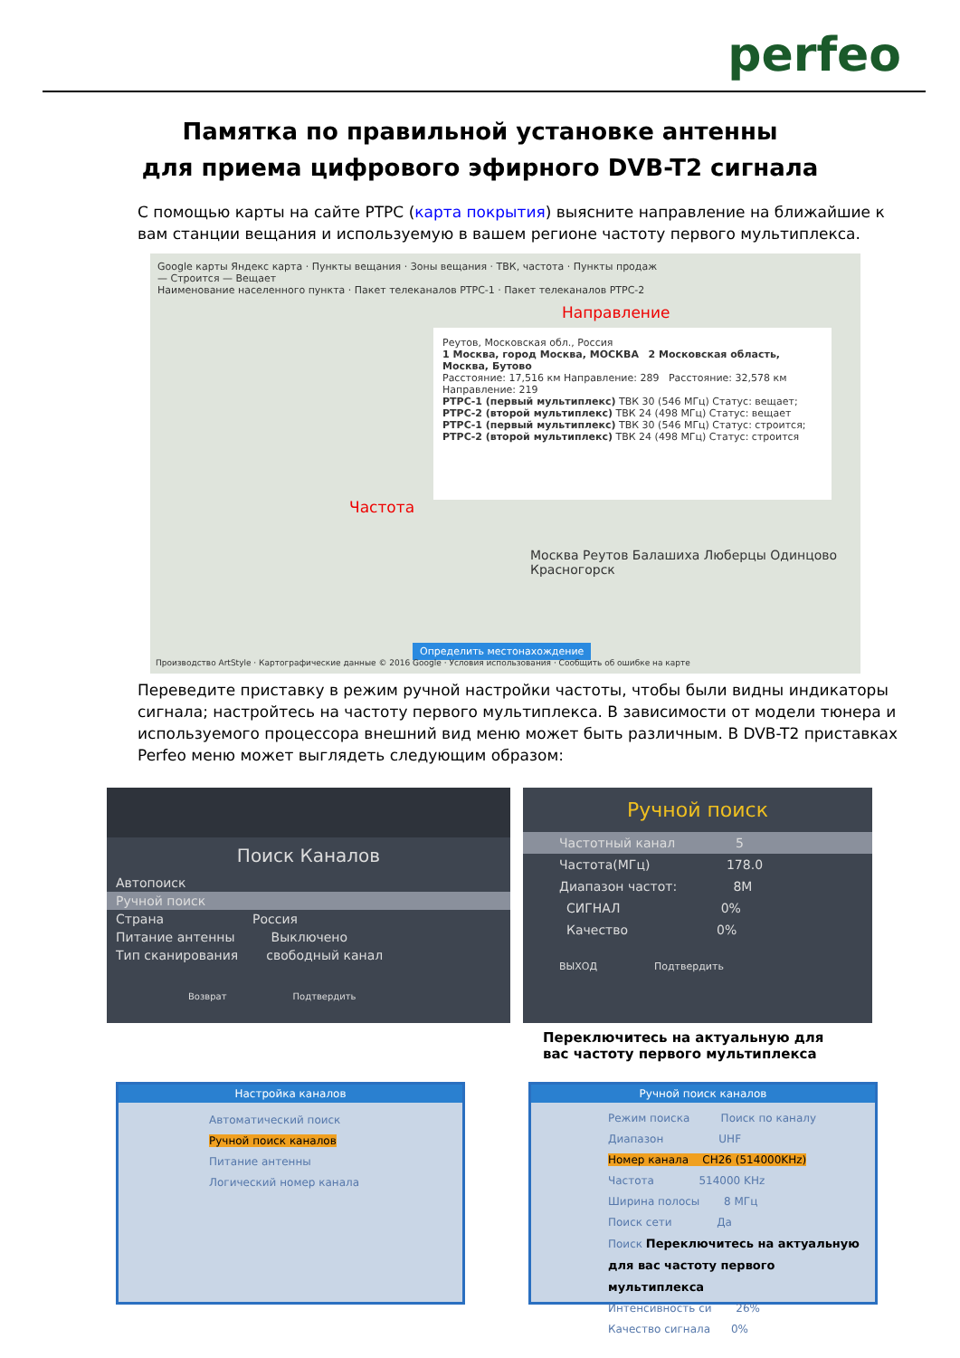perfeo
Памятка по правильной установке антенны
для приема цифрового эфирного DVB-T2 сигнала
С помощью карты на сайте РТРС (карта покрытия) выясните направление на ближайшие к вам станции вещания и используемую в вашем регионе частоту первого мультиплекса.
Google карты Яндекс карта · Пункты вещания · Зоны вещания · ТВК, частота · Пункты продаж
— Строится — Вещает
Наименование населенного пункта · Пакет телеканалов РТРС-1 · Пакет телеканалов РТРС-2
Направление
Частота
Реутов, Московская обл., Россия
1 Москва, город Москва, МОСКВА 2 Московская область, Москва, Бутово
Расстояние: 17,516 км Направление: 289 Расстояние: 32,578 км Направление: 219
РТРС-1 (первый мультиплекс) ТВК 30 (546 МГц) Статус: вещает; РТРС-2 (второй мультиплекс) ТВК 24 (498 МГц) Статус: вещает
РТРС-1 (первый мультиплекс) ТВК 30 (546 МГц) Статус: строится; РТРС-2 (второй мультиплекс) ТВК 24 (498 МГц) Статус: строится
Москва Реутов Балашиха Люберцы Одинцово Красногорск
Определить местонахождение
Производство ArtStyle · Картографические данные © 2016 Google · Условия использования · Сообщить об ошибке на карте
Переведите приставку в режим ручной настройки частоты, чтобы были видны индикаторы сигнала; настройтесь на частоту первого мультиплекса. В зависимости от модели тюнера и используемого процессора внешний вид меню может быть различным. В DVB-T2 приставках Perfeo меню может выглядеть следующим образом:
Поиск Каналов
Автопоиск
Ручной поиск
Страна Россия
Питание антенны Выключено
Тип сканирования свободный канал
Возврат Подтвердить
Ручной поиск
Частотный канал 5
Частота(МГц) 178.0
Диапазон частот: 8M
СИГНАЛ 0%
Качество 0%
ВЫХОД Подтвердить
Переключитесь на актуальную для
вас частоту первого мультиплекса
Настройка каналов
Автоматический поиск
Ручной поиск каналов
Питание антенны
Логический номер канала
Ручной поиск каналов
Режим поиска Поиск по каналу
Диапазон UHF
Номер канала CH26 (514000KHz)
Частота 514000 KHz
Ширина полосы 8 МГц
Поиск сети Да
Поиск Переключитесь на актуальную для вас частоту первого мультиплекса
Интенсивность си 26%
Качество сигнала 0%